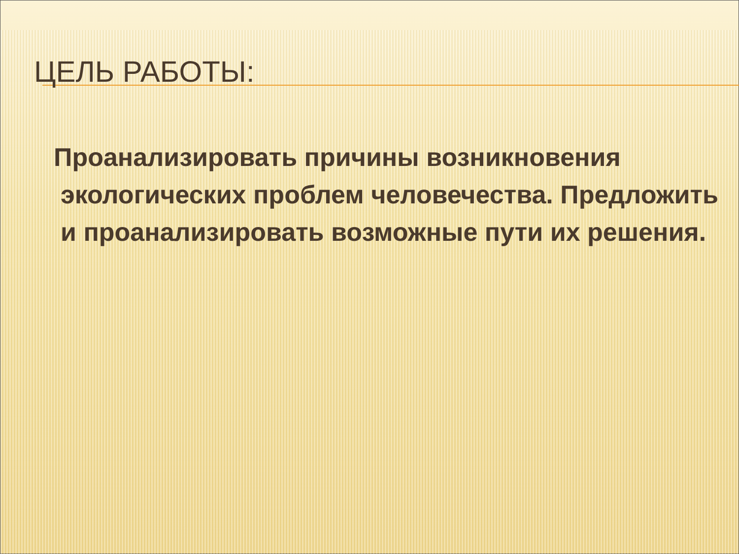ЦЕЛЬ РАБОТЫ:
Проанализировать причины возникновения экологических проблем человечества. Предложить и проанализировать возможные пути их решения.